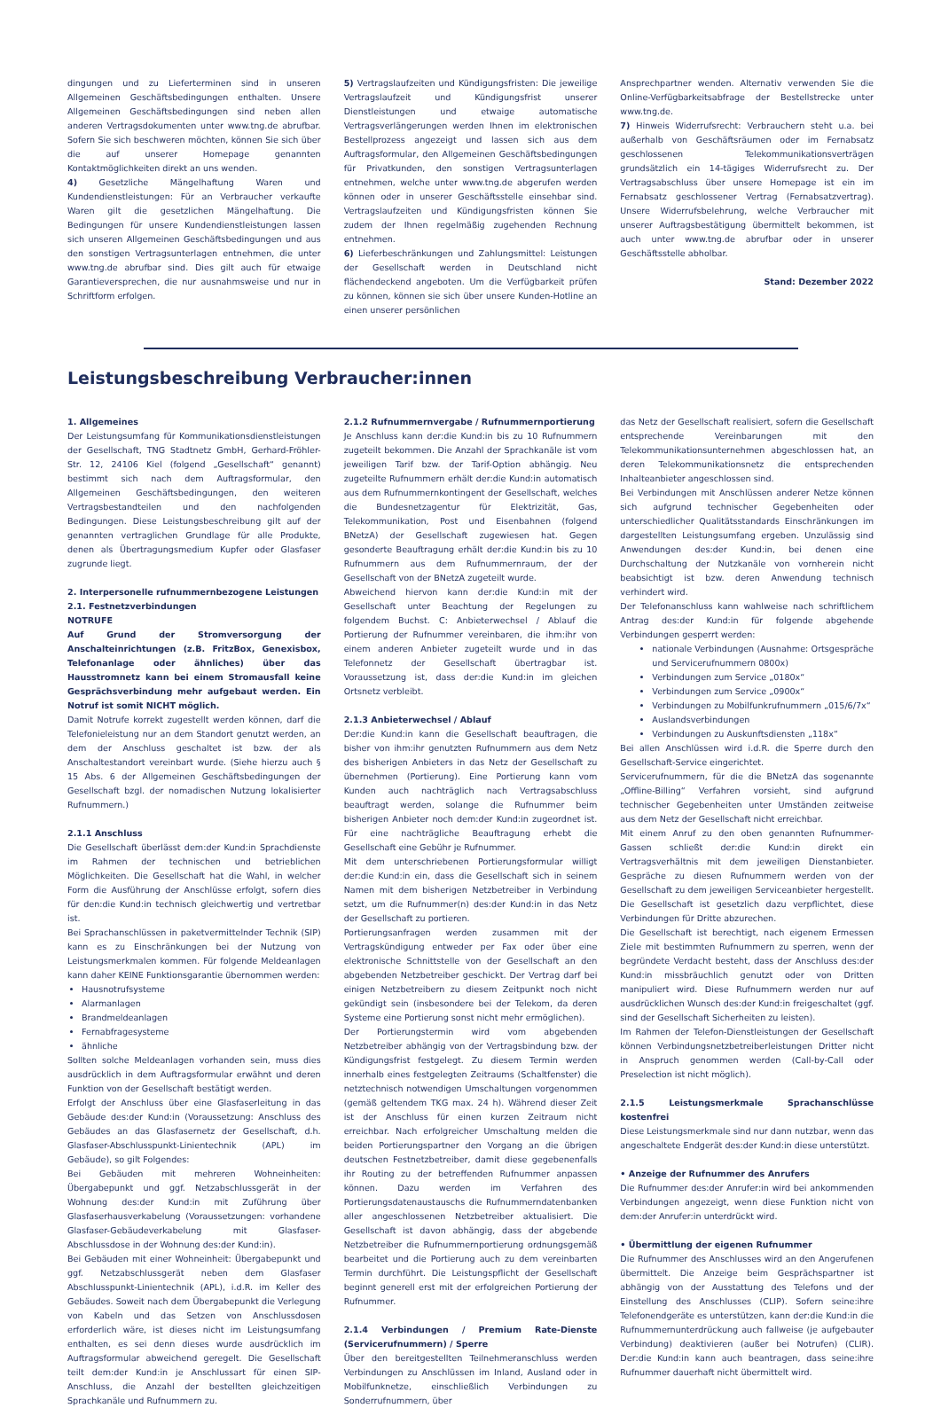dingungen und zu Lieferterminen sind in unseren Allgemeinen Geschäftsbedingungen enthalten. Unsere Allgemeinen Geschäftsbedingungen sind neben allen anderen Vertragsdokumenten unter www.tng.de abrufbar. Sofern Sie sich beschweren möchten, können Sie sich über die auf unserer Homepage genannten Kontaktmöglichkeiten direkt an uns wenden.
4) Gesetzliche Mängelhaftung Waren und Kundendienstleistungen: Für an Verbraucher verkaufte Waren gilt die gesetzlichen Mängelhaftung. Die Bedingungen für unsere Kundendienstleistungen lassen sich unseren Allgemeinen Geschäftsbedingungen und aus den sonstigen Vertragsunterlagen entnehmen, die unter www.tng.de abrufbar sind. Dies gilt auch für etwaige Garantieversprechen, die nur ausnahmsweise und nur in Schriftform erfolgen.
5) Vertragslaufzeiten und Kündigungsfristen: Die jeweilige Vertragslaufzeit und Kündigungsfrist unserer Dienstleistungen und etwaige automatische Vertragsverlängerungen werden Ihnen im elektronischen Bestellprozess angezeigt und lassen sich aus dem Auftragsformular, den Allgemeinen Geschäftsbedingungen für Privatkunden, den sonstigen Vertragsunterlagen entnehmen, welche unter www.tng.de abgerufen werden können oder in unserer Geschäftsstelle einsehbar sind. Vertragslaufzeiten und Kündigungsfristen können Sie zudem der Ihnen regelmäßig zugehenden Rechnung entnehmen.
6) Lieferbeschränkungen und Zahlungsmittel: Leistungen der Gesellschaft werden in Deutschland nicht flächendeckend angeboten. Um die Verfügbarkeit prüfen zu können, können sie sich über unsere Kunden-Hotline an einen unserer persönlichen
Ansprechpartner wenden. Alternativ verwenden Sie die Online-Verfügbarkeitsabfrage der Bestellstrecke unter www.tng.de.
7) Hinweis Widerrufsrecht: Verbrauchern steht u.a. bei außerhalb von Geschäftsräumen oder im Fernabsatz geschlossenen Telekommunikationsverträgen grundsätzlich ein 14-tägiges Widerrufsrecht zu. Der Vertragsabschluss über unsere Homepage ist ein im Fernabsatz geschlossener Vertrag (Fernabsatzvertrag). Unsere Widerrufsbelehrung, welche Verbraucher mit unserer Auftragsbestätigung übermittelt bekommen, ist auch unter www.tng.de abrufbar oder in unserer Geschäftsstelle abholbar.
Stand: Dezember 2022
Leistungsbeschreibung Verbraucher:innen
1. Allgemeines
Der Leistungsumfang für Kommunikationsdienstleistungen der Gesellschaft, TNG Stadtnetz GmbH, Gerhard-Fröhler-Str. 12, 24106 Kiel (folgend „Gesellschaft“ genannt) bestimmt sich nach dem Auftragsformular, den Allgemeinen Geschäftsbedingungen, den weiteren Vertragsbestandteilen und den nachfolgenden Bedingungen. Diese Leistungsbeschreibung gilt auf der genannten vertraglichen Grundlage für alle Produkte, denen als Übertragungsmedium Kupfer oder Glasfaser zugrunde liegt.
2. Interpersonelle rufnummernbezogene Leistungen
2.1. Festnetzverbindungen
NOTRUFE
Auf Grund der Stromversorgung der Anschalteinrichtungen (z.B. FritzBox, Genexisbox, Telefonanlage oder ähnliches) über das Hausstromnetz kann bei einem Stromausfall keine Gesprächsverbindung mehr aufgebaut werden. Ein Notruf ist somit NICHT möglich.
Damit Notrufe korrekt zugestellt werden können, darf die Telefonieleistung nur an dem Standort genutzt werden, an dem der Anschluss geschaltet ist bzw. der als Anschaltestandort vereinbart wurde. (Siehe hierzu auch § 15 Abs. 6 der Allgemeinen Geschäftsbedingungen der Gesellschaft bzgl. der nomadischen Nutzung lokalisierter Rufnummern.)
2.1.1 Anschluss
Die Gesellschaft überlässt dem:der Kund:in Sprachdienste im Rahmen der technischen und betrieblichen Möglichkeiten. Die Gesellschaft hat die Wahl, in welcher Form die Ausführung der Anschlüsse erfolgt, sofern dies für den:die Kund:in technisch gleichwertig und vertretbar ist.
Bei Sprachanschlüssen in paketvermittelnder Technik (SIP) kann es zu Einschränkungen bei der Nutzung von Leistungsmerkmalen kommen. Für folgende Meldeanlagen kann daher KEINE Funktionsgarantie übernommen werden:
Hausnotrufsysteme
Alarmanlagen
Brandmeldeanlagen
Fernabfragesysteme
ähnliche
Sollten solche Meldeanlagen vorhanden sein, muss dies ausdrücklich in dem Auftragsformular erwähnt und deren Funktion von der Gesellschaft bestätigt werden.
Erfolgt der Anschluss über eine Glasfaserleitung in das Gebäude des:der Kund:in (Voraussetzung: Anschluss des Gebäudes an das Glasfasernetz der Gesellschaft, d.h. Glasfaser-Abschlusspunkt-Linientechnik (APL) im Gebäude), so gilt Folgendes:
Bei Gebäuden mit mehreren Wohneinheiten: Übergabepunkt und ggf. Netzabschlussgerät in der Wohnung des:der Kund:in mit Zuführung über Glasfaserhausverkabelung (Voraussetzungen: vorhandene Glasfaser-Gebäudeverkabelung mit Glasfaser-Abschlussdose in der Wohnung des:der Kund:in).
Bei Gebäuden mit einer Wohneinheit: Übergabepunkt und ggf. Netzabschlussgerät neben dem Glasfaser Abschlusspunkt-Linientechnik (APL), i.d.R. im Keller des Gebäudes. Soweit nach dem Übergabepunkt die Verlegung von Kabeln und das Setzen von Anschlussdosen erforderlich wäre, ist dieses nicht im Leistungsumfang enthalten, es sei denn dieses wurde ausdrücklich im Auftragsformular abweichend geregelt. Die Gesellschaft teilt dem:der Kund:in je Anschlussart für einen SIP-Anschluss, die Anzahl der bestellten gleichzeitigen Sprachkanäle und Rufnummern zu.
2.1.2 Rufnummernvergabe / Rufnummernportierung
Je Anschluss kann der:die Kund:in bis zu 10 Rufnummern zugeteilt bekommen. Die Anzahl der Sprachkanäle ist vom jeweiligen Tarif bzw. der Tarif-Option abhängig. Neu zugeteilte Rufnummern erhält der:die Kund:in automatisch aus dem Rufnummernkontingent der Gesellschaft, welches die Bundesnetzagentur für Elektrizität, Gas, Telekommunikation, Post und Eisenbahnen (folgend BNetzA) der Gesellschaft zugewiesen hat. Gegen gesonderte Beauftragung erhält der:die Kund:in bis zu 10 Rufnummern aus dem Rufnummernraum, der der Gesellschaft von der BNetzA zugeteilt wurde.
Abweichend hiervon kann der:die Kund:in mit der Gesellschaft unter Beachtung der Regelungen zu folgendem Buchst. C: Anbieterwechsel / Ablauf die Portierung der Rufnummer vereinbaren, die ihm:ihr von einem anderen Anbieter zugeteilt wurde und in das Telefonnetz der Gesellschaft übertragbar ist. Voraussetzung ist, dass der:die Kund:in im gleichen Ortsnetz verbleibt.
2.1.3 Anbieterwechsel / Ablauf
Der:die Kund:in kann die Gesellschaft beauftragen, die bisher von ihm:ihr genutzten Rufnummern aus dem Netz des bisherigen Anbieters in das Netz der Gesellschaft zu übernehmen (Portierung). Eine Portierung kann vom Kunden auch nachträglich nach Vertragsabschluss beauftragt werden, solange die Rufnummer beim bisherigen Anbieter noch dem:der Kund:in zugeordnet ist. Für eine nachträgliche Beauftragung erhebt die Gesellschaft eine Gebühr je Rufnummer.
Mit dem unterschriebenen Portierungsformular willigt der:die Kund:in ein, dass die Gesellschaft sich in seinem Namen mit dem bisherigen Netzbetreiber in Verbindung setzt, um die Rufnummer(n) des:der Kund:in in das Netz der Gesellschaft zu portieren.
Portierungsanfragen werden zusammen mit der Vertragskündigung entweder per Fax oder über eine elektronische Schnittstelle von der Gesellschaft an den abgebenden Netzbetreiber geschickt. Der Vertrag darf bei einigen Netzbetreibern zu diesem Zeitpunkt noch nicht gekündigt sein (insbesondere bei der Telekom, da deren Systeme eine Portierung sonst nicht mehr ermöglichen).
Der Portierungstermin wird vom abgebenden Netzbetreiber abhängig von der Vertragsbindung bzw. der Kündigungsfrist festgelegt. Zu diesem Termin werden innerhalb eines festgelegten Zeitraums (Schaltfenster) die netztechnisch notwendigen Umschaltungen vorgenommen (gemäß geltendem TKG max. 24 h). Während dieser Zeit ist der Anschluss für einen kurzen Zeitraum nicht erreichbar. Nach erfolgreicher Umschaltung melden die beiden Portierungspartner den Vorgang an die übrigen deutschen Festnetzbetreiber, damit diese gegebenenfalls ihr Routing zu der betreffenden Rufnummer anpassen können. Dazu werden im Verfahren des Portierungsdatenaustauschs die Rufnummerndatenbanken aller angeschlossenen Netzbetreiber aktualisiert. Die Gesellschaft ist davon abhängig, dass der abgebende Netzbetreiber die Rufnummernportierung ordnungsgemäß bearbeitet und die Portierung auch zu dem vereinbarten Termin durchführt. Die Leistungspflicht der Gesellschaft beginnt generell erst mit der erfolgreichen Portierung der Rufnummer.
2.1.4 Verbindungen / Premium Rate-Dienste (Servicerufnummern) / Sperre
Über den bereitgestellten Teilnehmeranschluss werden Verbindungen zu Anschlüssen im Inland, Ausland oder in Mobilfunknetze, einschließlich Verbindungen zu Sonderrufnummern, über
das Netz der Gesellschaft realisiert, sofern die Gesellschaft entsprechende Vereinbarungen mit den Telekommunikationsunternehmen abgeschlossen hat, an deren Telekommunikationsnetz die entsprechenden Inhalteanbieter angeschlossen sind.
Bei Verbindungen mit Anschlüssen anderer Netze können sich aufgrund technischer Gegebenheiten oder unterschiedlicher Qualitätsstandards Einschränkungen im dargestellten Leistungsumfang ergeben. Unzulässig sind Anwendungen des:der Kund:in, bei denen eine Durchschaltung der Nutzkanäle von vornherein nicht beabsichtigt ist bzw. deren Anwendung technisch verhindert wird.
Der Telefonanschluss kann wahlweise nach schriftlichem Antrag des:der Kund:in für folgende abgehende Verbindungen gesperrt werden:
nationale Verbindungen (Ausnahme: Ortsgespräche und Servicerufnummern 0800x)
Verbindungen zum Service „0180x“
Verbindungen zum Service „0900x“
Verbindungen zu Mobilfunkrufnummern „015/6/7x“
Auslandsverbindungen
Verbindungen zu Auskunftsdiensten „118x“
Bei allen Anschlüssen wird i.d.R. die Sperre durch den Gesellschaft-Service eingerichtet.
Servicerufnummern, für die die BNetzA das sogenannte „Offline-Billing“ Verfahren vorsieht, sind aufgrund technischer Gegebenheiten unter Umständen zeitweise aus dem Netz der Gesellschaft nicht erreichbar.
Mit einem Anruf zu den oben genannten Rufnummer-Gassen schließt der:die Kund:in direkt ein Vertragsverhältnis mit dem jeweiligen Dienstanbieter. Gespräche zu diesen Rufnummern werden von der Gesellschaft zu dem jeweiligen Serviceanbieter hergestellt. Die Gesellschaft ist gesetzlich dazu verpflichtet, diese Verbindungen für Dritte abzurechen.
Die Gesellschaft ist berechtigt, nach eigenem Ermessen Ziele mit bestimmten Rufnummern zu sperren, wenn der begründete Verdacht besteht, dass der Anschluss des:der Kund:in missbräuchlich genutzt oder von Dritten manipuliert wird. Diese Rufnummern werden nur auf ausdrücklichen Wunsch des:der Kund:in freigeschaltet (ggf. sind der Gesellschaft Sicherheiten zu leisten).
Im Rahmen der Telefon-Dienstleistungen der Gesellschaft können Verbindungsnetzbetreiberleistungen Dritter nicht in Anspruch genommen werden (Call-by-Call oder Preselection ist nicht möglich).
2.1.5 Leistungsmerkmale Sprachanschlüsse kostenfrei
Diese Leistungsmerkmale sind nur dann nutzbar, wenn das angeschaltete Endgerät des:der Kund:in diese unterstützt.
• Anzeige der Rufnummer des Anrufers
Die Rufnummer des:der Anrufer:in wird bei ankommenden Verbindungen angezeigt, wenn diese Funktion nicht von dem:der Anrufer:in unterdrückt wird.
• Übermittlung der eigenen Rufnummer
Die Rufnummer des Anschlusses wird an den Angerufenen übermittelt. Die Anzeige beim Gesprächspartner ist abhängig von der Ausstattung des Telefons und der Einstellung des Anschlusses (CLIP). Sofern seine:ihre Telefonendgeräte es unterstützen, kann der:die Kund:in die Rufnummernunterdrückung auch fallweise (je aufgebauter Verbindung) deaktivieren (außer bei Notrufen) (CLIR). Der:die Kund:in kann auch beantragen, dass seine:ihre Rufnummer dauerhaft nicht übermittelt wird.